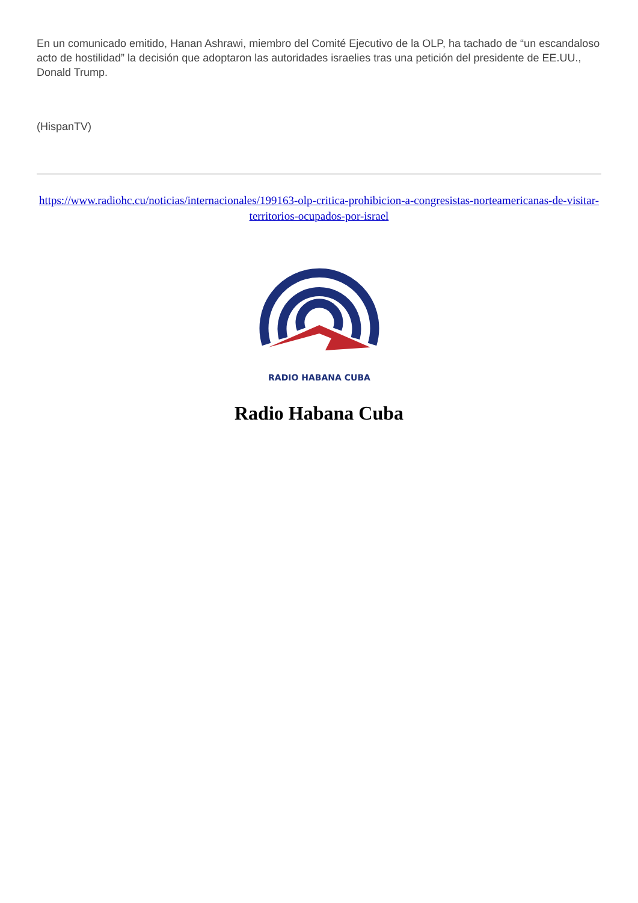En un comunicado emitido, Hanan Ashrawi, miembro del Comité Ejecutivo de la OLP, ha tachado de “un escandaloso acto de hostilidad” la decisión que adoptaron las autoridades israelies tras una petición del presidente de EE.UU., Donald Trump.
(HispanTV)
https://www.radiohc.cu/noticias/internacionales/199163-olp-critica-prohibicion-a-congresistas-norteamericanas-de-visitar-territorios-ocupados-por-israel
RADIO HABANA CUBA
Radio Habana Cuba